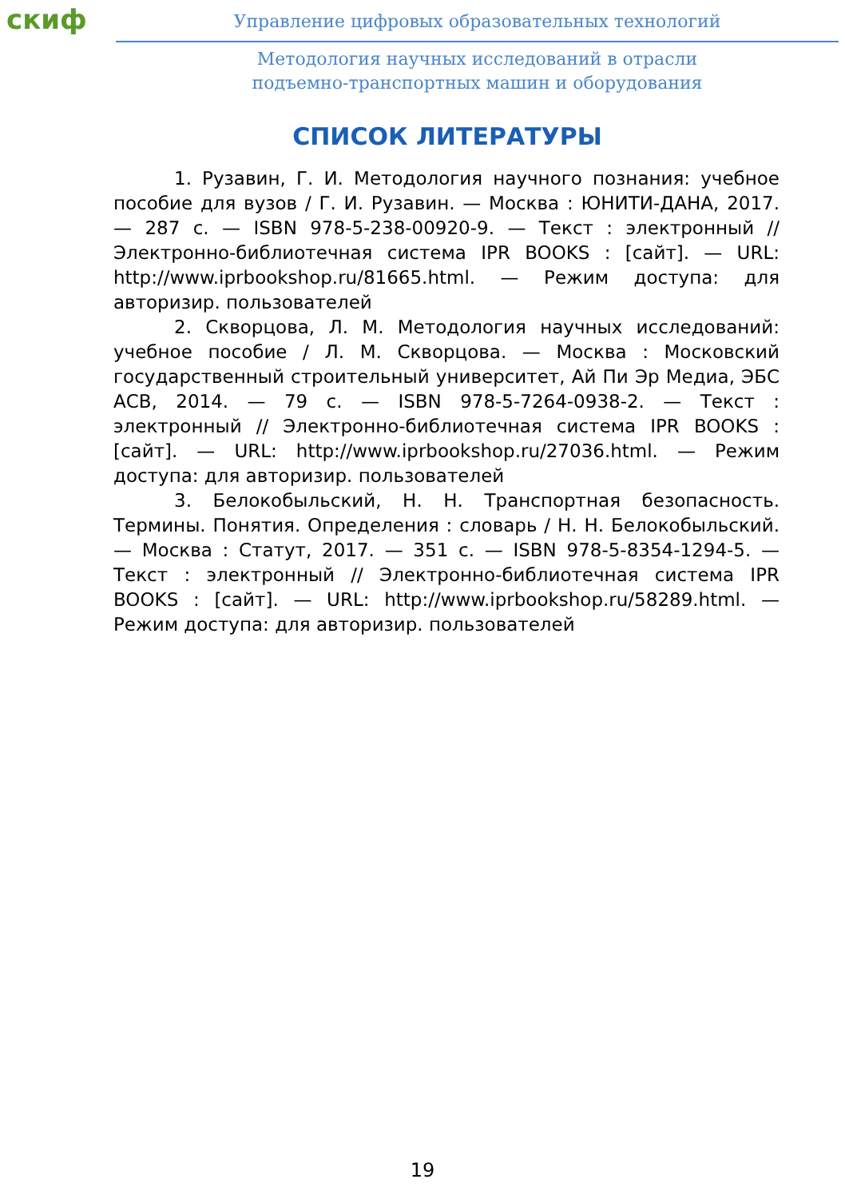скиф
Управление цифровых образовательных технологий
Методология научных исследований в отрасли
подъемно-транспортных машин и оборудования
СПИСОК ЛИТЕРАТУРЫ
1. Рузавин, Г. И. Методология научного познания: учебное пособие для вузов / Г. И. Рузавин. — Москва : ЮНИТИ-ДАНА, 2017. — 287 с. — ISBN 978-5-238-00920-9. — Текст : электронный // Электронно-библиотечная система IPR BOOKS : [сайт]. — URL: http://www.iprbookshop.ru/81665.html. — Режим доступа: для авторизир. пользователей
2. Скворцова, Л. М. Методология научных исследований: учебное пособие / Л. М. Скворцова. — Москва : Московский государственный строительный университет, Ай Пи Эр Медиа, ЭБС АСВ, 2014. — 79 с. — ISBN 978-5-7264-0938-2. — Текст : электронный // Электронно-библиотечная система IPR BOOKS : [сайт]. — URL: http://www.iprbookshop.ru/27036.html. — Режим доступа: для авторизир. пользователей
3. Белокобыльский, Н. Н. Транспортная безопасность. Термины. Понятия. Определения : словарь / Н. Н. Белокобыльский. — Москва : Статут, 2017. — 351 с. — ISBN 978-5-8354-1294-5. — Текст : электронный // Электронно-библиотечная система IPR BOOKS : [сайт]. — URL: http://www.iprbookshop.ru/58289.html. — Режим доступа: для авторизир. пользователей
19